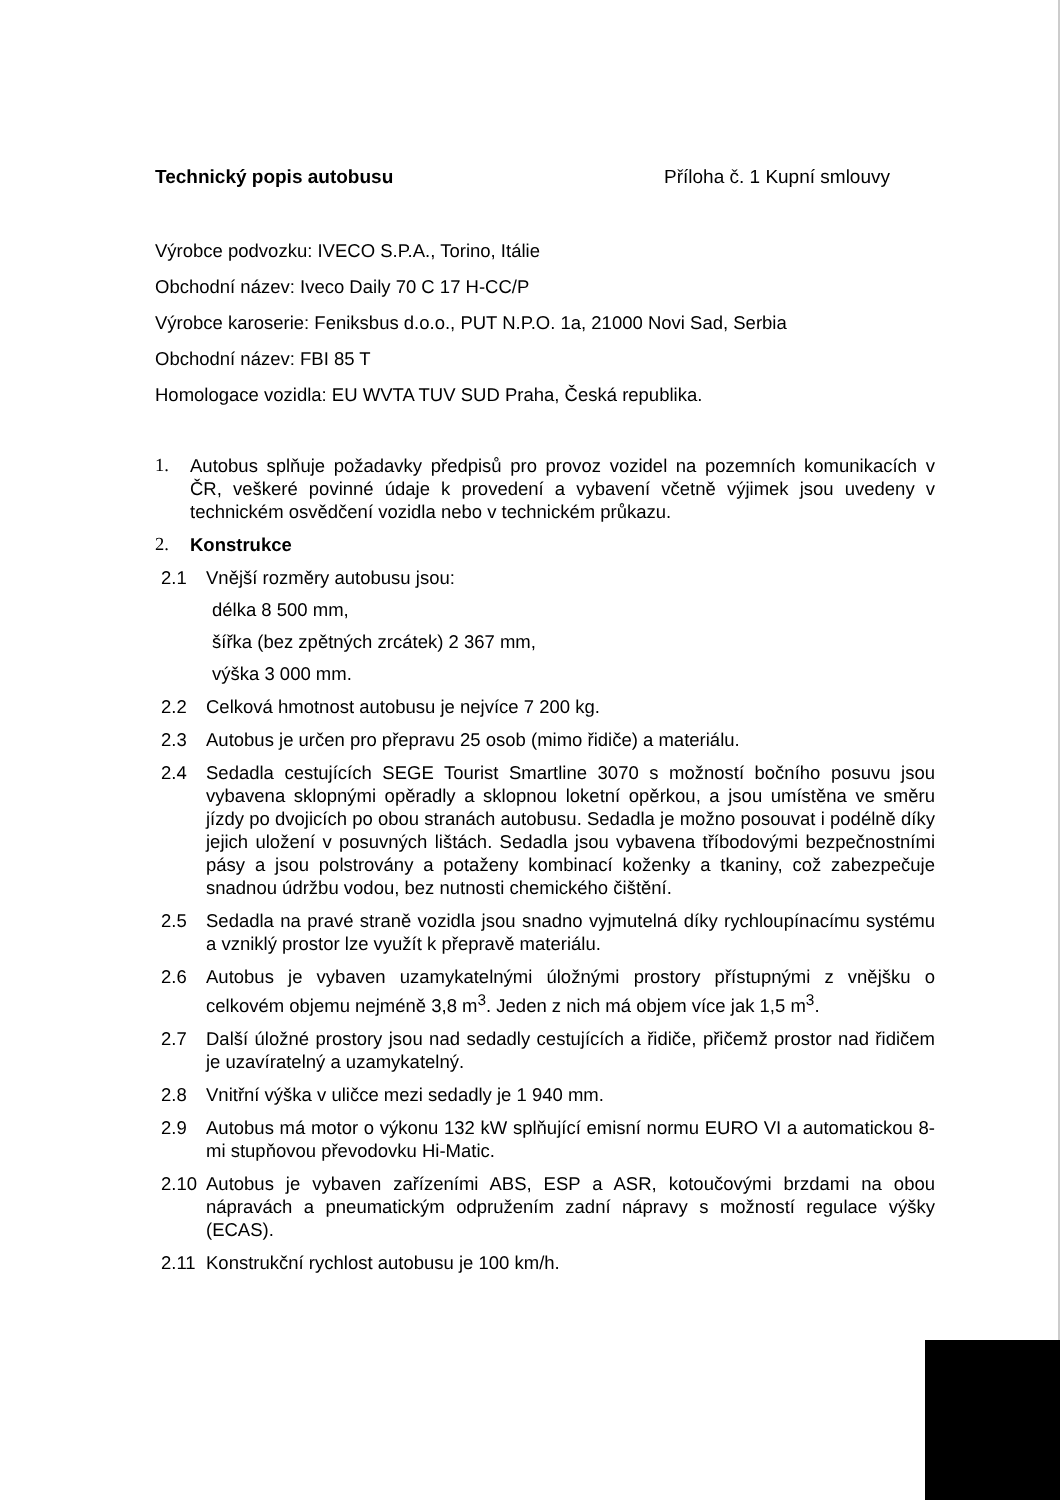Technický popis autobusu Příloha č. 1 Kupní smlouvy
Výrobce podvozku: IVECO S.P.A., Torino, Itálie
Obchodní název: Iveco Daily 70 C 17 H-CC/P
Výrobce karoserie: Feniksbus d.o.o., PUT N.P.O. 1a, 21000 Novi Sad, Serbia
Obchodní název: FBI 85 T
Homologace vozidla: EU WVTA TUV SUD Praha, Česká republika.
1. Autobus splňuje požadavky předpisů pro provoz vozidel na pozemních komunikacích v ČR, veškeré povinné údaje k provedení a vybavení včetně výjimek jsou uvedeny v technickém osvědčení vozidla nebo v technickém průkazu.
2. Konstrukce
2.1 Vnější rozměry autobusu jsou:
délka 8 500 mm,
šířka (bez zpětných zrcátek) 2 367 mm,
výška 3 000 mm.
2.2 Celková hmotnost autobusu je nejvíce 7 200 kg.
2.3 Autobus je určen pro přepravu 25 osob (mimo řidiče) a materiálu.
2.4 Sedadla cestujících SEGE Tourist Smartline 3070 s možností bočního posuvu jsou vybavena sklopnými opěradly a sklopnou loketní opěrkou, a jsou umístěna ve směru jízdy po dvojicích po obou stranách autobusu. Sedadla je možno posouvat i podélně díky jejich uložení v posuvných lištách. Sedadla jsou vybavena tříbodovými bezpečnostními pásy a jsou polstrovány a potaženy kombinací koženky a tkaniny, což zabezpečuje snadnou údržbu vodou, bez nutnosti chemického čištění.
2.5 Sedadla na pravé straně vozidla jsou snadno vyjmutelná díky rychloupínacímu systému a vzniklý prostor lze využít k přepravě materiálu.
2.6 Autobus je vybaven uzamykatelnými úložnými prostory přístupnými z vnějšku o celkovém objemu nejméně 3,8 m<sup>3</sup>. Jeden z nich má objem více jak 1,5 m<sup>3</sup>.
2.7 Další úložné prostory jsou nad sedadly cestujících a řidiče, přičemž prostor nad řidičem je uzavíratelný a uzamykatelný.
2.8 Vnitřní výška v uličce mezi sedadly je 1 940 mm.
2.9 Autobus má motor o výkonu 132 kW splňující emisní normu EURO VI a automatickou 8-mi stupňovou převodovku Hi-Matic.
2.10 Autobus je vybaven zařízeními ABS, ESP a ASR, kotoučovými brzdami na obou nápravách a pneumatickým odpružením zadní nápravy s možností regulace výšky (ECAS).
2.11 Konstrukční rychlost autobusu je 100 km/h.